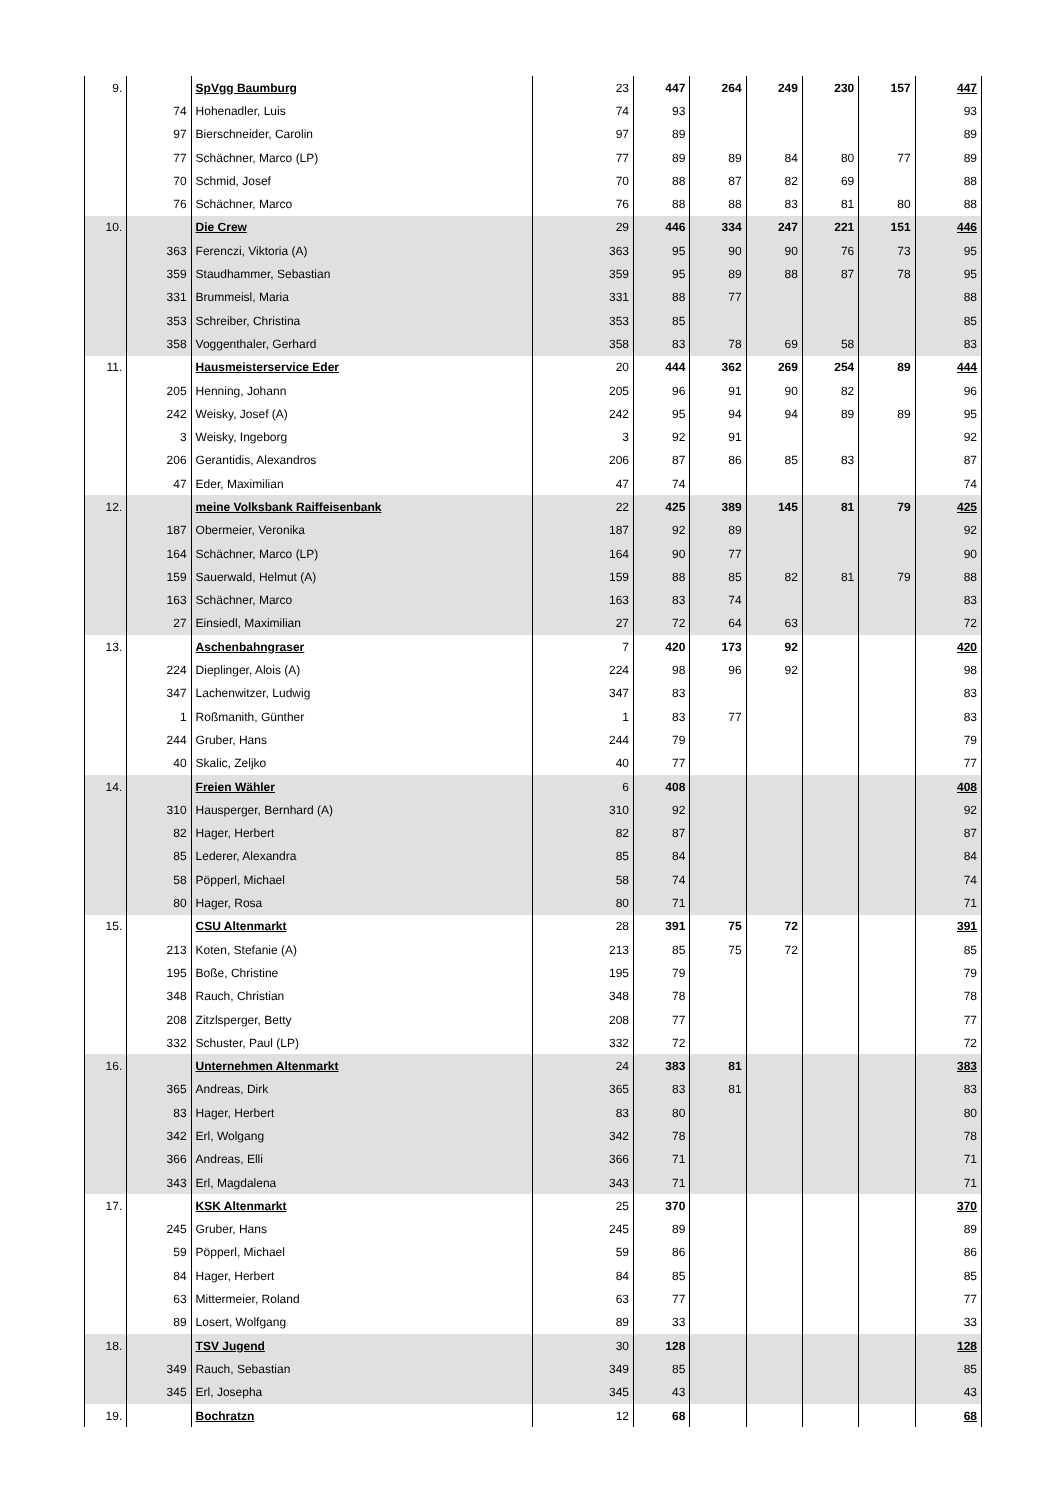| 9. | | SpVgg Baumburg | 23 | 447 | 264 | 249 | 230 | 157 | 447 |
| | 74 | Hohenadler, Luis | 74 | 93 | | | | | 93 |
| | 97 | Bierschneider, Carolin | 97 | 89 | | | | | 89 |
| | 77 | Schächner, Marco (LP) | 77 | 89 | 89 | 84 | 80 | 77 | 89 |
| | 70 | Schmid, Josef | 70 | 88 | 87 | 82 | 69 | | 88 |
| | 76 | Schächner, Marco | 76 | 88 | 88 | 83 | 81 | 80 | 88 |
| 10. | | Die Crew | 29 | 446 | 334 | 247 | 221 | 151 | 446 |
| | 363 | Ferenczi, Viktoria (A) | 363 | 95 | 90 | 90 | 76 | 73 | 95 |
| | 359 | Staudhammer, Sebastian | 359 | 95 | 89 | 88 | 87 | 78 | 95 |
| | 331 | Brummeisl, Maria | 331 | 88 | 77 | | | | 88 |
| | 353 | Schreiber, Christina | 353 | 85 | | | | | 85 |
| | 358 | Voggenthaler, Gerhard | 358 | 83 | 78 | 69 | 58 | | 83 |
| 11. | | Hausmeisterservice Eder | 20 | 444 | 362 | 269 | 254 | 89 | 444 |
| | 205 | Henning, Johann | 205 | 96 | 91 | 90 | 82 | | 96 |
| | 242 | Weisky, Josef (A) | 242 | 95 | 94 | 94 | 89 | 89 | 95 |
| | 3 | Weisky, Ingeborg | 3 | 92 | 91 | | | | 92 |
| | 206 | Gerantidis, Alexandros | 206 | 87 | 86 | 85 | 83 | | 87 |
| | 47 | Eder, Maximilian | 47 | 74 | | | | | 74 |
| 12. | | meine Volksbank Raiffeisenbank | 22 | 425 | 389 | 145 | 81 | 79 | 425 |
| | 187 | Obermeier, Veronika | 187 | 92 | 89 | | | | 92 |
| | 164 | Schächner, Marco (LP) | 164 | 90 | 77 | | | | 90 |
| | 159 | Sauerwald, Helmut (A) | 159 | 88 | 85 | 82 | 81 | 79 | 88 |
| | 163 | Schächner, Marco | 163 | 83 | 74 | | | | 83 |
| | 27 | Einsiedl, Maximilian | 27 | 72 | 64 | 63 | | | 72 |
| 13. | | Aschenbahngraser | 7 | 420 | 173 | 92 | | | 420 |
| | 224 | Dieplinger, Alois (A) | 224 | 98 | 96 | 92 | | | 98 |
| | 347 | Lachenwitzer, Ludwig | 347 | 83 | | | | | 83 |
| | 1 | Roßmanith, Günther | 1 | 83 | 77 | | | | 83 |
| | 244 | Gruber, Hans | 244 | 79 | | | | | 79 |
| | 40 | Skalic, Zeljko | 40 | 77 | | | | | 77 |
| 14. | | Freien Wähler | 6 | 408 | | | | | 408 |
| | 310 | Hausperger, Bernhard (A) | 310 | 92 | | | | | 92 |
| | 82 | Hager, Herbert | 82 | 87 | | | | | 87 |
| | 85 | Lederer, Alexandra | 85 | 84 | | | | | 84 |
| | 58 | Pöpperl, Michael | 58 | 74 | | | | | 74 |
| | 80 | Hager, Rosa | 80 | 71 | | | | | 71 |
| 15. | | CSU Altenmarkt | 28 | 391 | 75 | 72 | | | 391 |
| | 213 | Koten, Stefanie (A) | 213 | 85 | 75 | 72 | | | 85 |
| | 195 | Boße, Christine | 195 | 79 | | | | | 79 |
| | 348 | Rauch, Christian | 348 | 78 | | | | | 78 |
| | 208 | Zitzlsperger, Betty | 208 | 77 | | | | | 77 |
| | 332 | Schuster, Paul (LP) | 332 | 72 | | | | | 72 |
| 16. | | Unternehmen Altenmarkt | 24 | 383 | 81 | | | | 383 |
| | 365 | Andreas, Dirk | 365 | 83 | 81 | | | | 83 |
| | 83 | Hager, Herbert | 83 | 80 | | | | | 80 |
| | 342 | Erl, Wolgang | 342 | 78 | | | | | 78 |
| | 366 | Andreas, Elli | 366 | 71 | | | | | 71 |
| | 343 | Erl, Magdalena | 343 | 71 | | | | | 71 |
| 17. | | KSK Altenmarkt | 25 | 370 | | | | | 370 |
| | 245 | Gruber, Hans | 245 | 89 | | | | | 89 |
| | 59 | Pöpperl, Michael | 59 | 86 | | | | | 86 |
| | 84 | Hager, Herbert | 84 | 85 | | | | | 85 |
| | 63 | Mittermeier, Roland | 63 | 77 | | | | | 77 |
| | 89 | Losert, Wolfgang | 89 | 33 | | | | | 33 |
| 18. | | TSV Jugend | 30 | 128 | | | | | 128 |
| | 349 | Rauch, Sebastian | 349 | 85 | | | | | 85 |
| | 345 | Erl, Josepha | 345 | 43 | | | | | 43 |
| 19. | | Bochratzn | 12 | 68 | | | | | 68 |